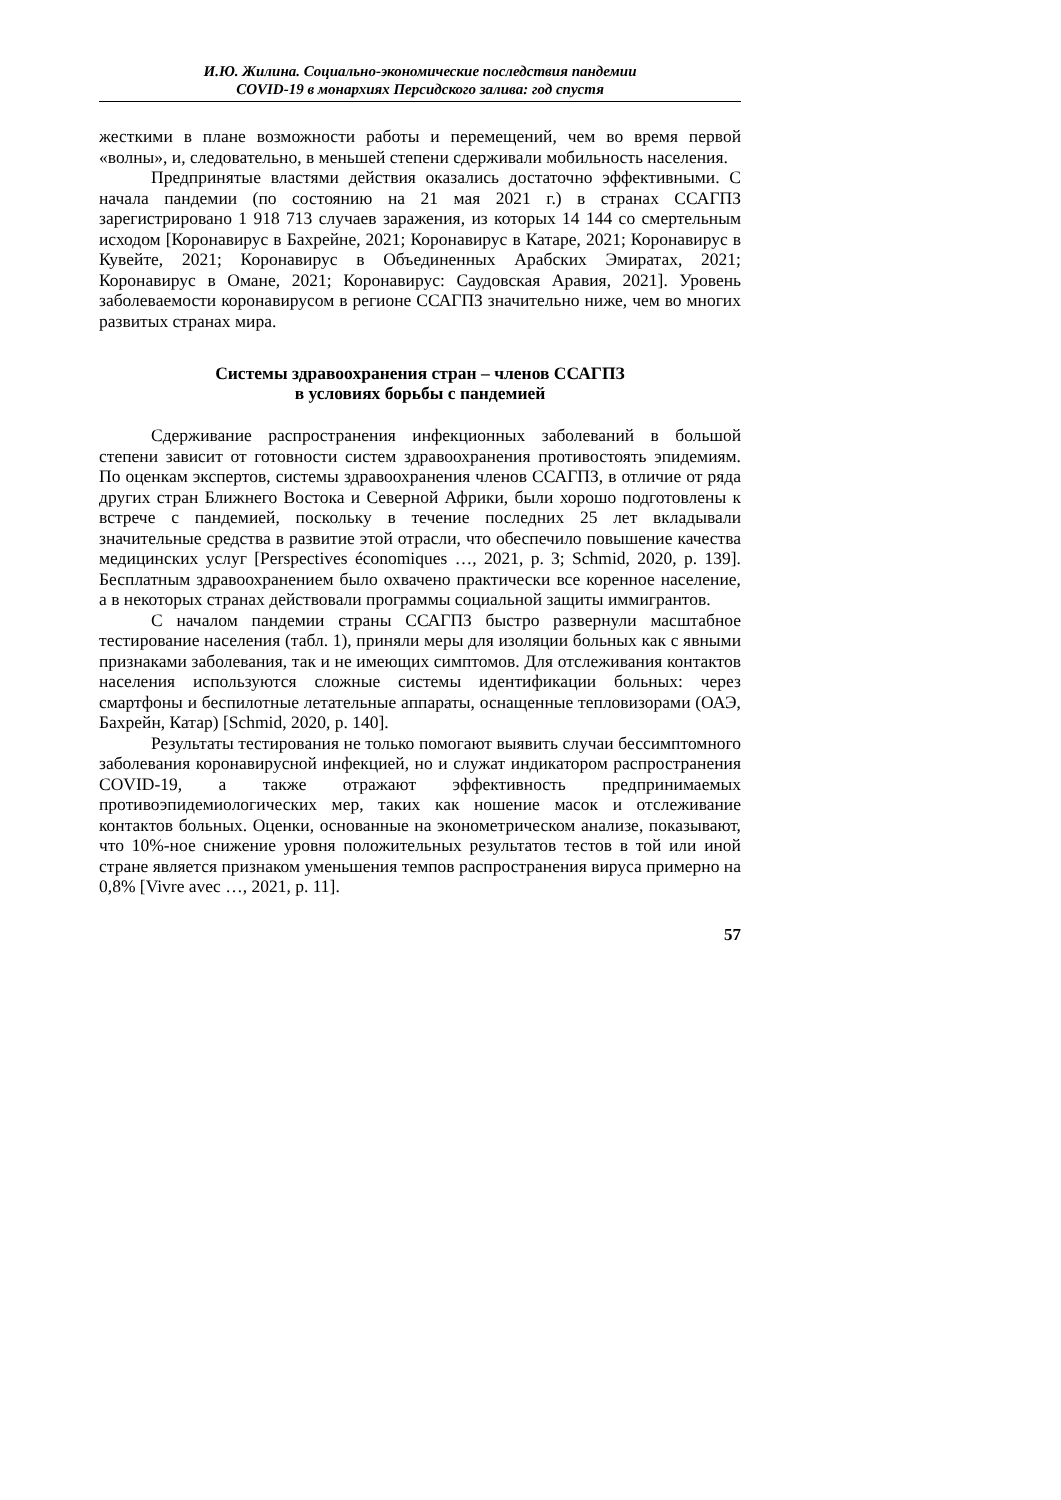И.Ю. Жилина. Социально-экономические последствия пандемии
COVID-19 в монархиях Персидского залива: год спустя
жесткими в плане возможности работы и перемещений, чем во время первой «волны», и, следовательно, в меньшей степени сдерживали мобильность населения.
Предпринятые властями действия оказались достаточно эффективными. С начала пандемии (по состоянию на 21 мая 2021 г.) в странах ССАГПЗ зарегистрировано 1 918 713 случаев заражения, из которых 14 144 со смертельным исходом [Коронавирус в Бахрейне, 2021; Коронавирус в Катаре, 2021; Коронавирус в Кувейте, 2021; Коронавирус в Объединенных Арабских Эмиратах, 2021; Коронавирус в Омане, 2021; Коронавирус: Саудовская Аравия, 2021]. Уровень заболеваемости коронавирусом в регионе ССАГПЗ значительно ниже, чем во многих развитых странах мира.
Системы здравоохранения стран – членов ССАГПЗ
в условиях борьбы с пандемией
Сдерживание распространения инфекционных заболеваний в большой степени зависит от готовности систем здравоохранения противостоять эпидемиям. По оценкам экспертов, системы здравоохранения членов ССАГПЗ, в отличие от ряда других стран Ближнего Востока и Северной Африки, были хорошо подготовлены к встрече с пандемией, поскольку в течение последних 25 лет вкладывали значительные средства в развитие этой отрасли, что обеспечило повышение качества медицинских услуг [Perspectives économiques …, 2021, p. 3; Schmid, 2020, p. 139]. Бесплатным здравоохранением было охвачено практически все коренное население, а в некоторых странах действовали программы социальной защиты иммигрантов.
С началом пандемии страны ССАГПЗ быстро развернули масштабное тестирование населения (табл. 1), приняли меры для изоляции больных как с явными признаками заболевания, так и не имеющих симптомов. Для отслеживания контактов населения используются сложные системы идентификации больных: через смартфоны и беспилотные летательные аппараты, оснащенные тепловизорами (ОАЭ, Бахрейн, Катар) [Schmid, 2020, p. 140].
Результаты тестирования не только помогают выявить случаи бессимптомного заболевания коронавирусной инфекцией, но и служат индикатором распространения COVID-19, а также отражают эффективность предпринимаемых противоэпидемиологических мер, таких как ношение масок и отслеживание контактов больных. Оценки, основанные на эконометрическом анализе, показывают, что 10%-ное снижение уровня положительных результатов тестов в той или иной стране является признаком уменьшения темпов распространения вируса примерно на 0,8% [Vivre avec …, 2021, p. 11].
57